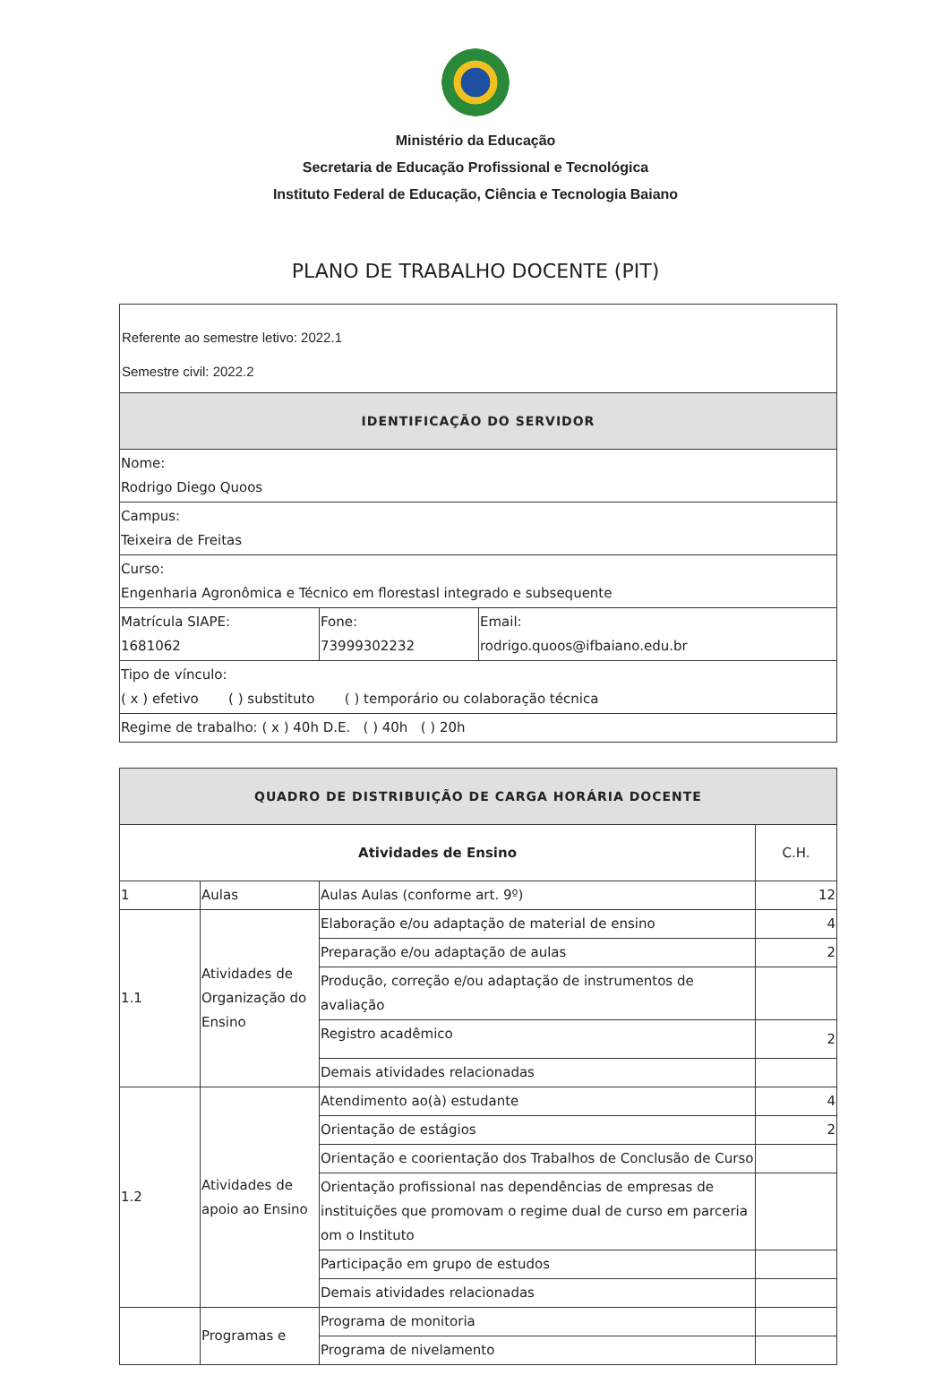Ministério da Educação
Secretaria de Educação Profissional e Tecnológica
Instituto Federal de Educação, Ciência e Tecnologia Baiano
PLANO DE TRABALHO DOCENTE (PIT)
| Referente ao semestre letivo: 2022.1 Semestre civil: 2022.2 | | |
| IDENTIFICAÇÃO DO SERVIDOR | | |
| Nome: Rodrigo Diego Quoos | | |
| Campus: Teixeira de Freitas | | |
| Curso: Engenharia Agronômica e Técnico em florestasl integrado e subsequente | | |
| Matrícula SIAPE: 1681062 | Fone: 73999302232 | Email: rodrigo.quoos@ifbaiano.edu.br |
| Tipo de vínculo: ( x ) efetivo ( ) substituto ( ) temporário ou colaboração técnica | | |
| Regime de trabalho: ( x ) 40h D.E. ( ) 40h ( ) 20h | | |
| QUADRO DE DISTRIBUIÇÃO DE CARGA HORÁRIA DOCENTE | | | |
| Atividades de Ensino | | | C.H. |
| 1 | Aulas | Aulas Aulas (conforme art. 9º) | 12 |
| 1.1 | Atividades de Organização do Ensino | Elaboração e/ou adaptação de material de ensino | 4 |
| | | Preparação e/ou adaptação de aulas | 2 |
| | | Produção, correção e/ou adaptação de instrumentos de avaliação | |
| | | Registro acadêmico | 2 |
| | | Demais atividades relacionadas | |
| 1.2 | Atividades de apoio ao Ensino | Atendimento ao(à) estudante | 4 |
| | | Orientação de estágios | 2 |
| | | Orientação e coorientação dos Trabalhos de Conclusão de Curso | |
| | | Orientação profissional nas dependências de empresas de instituições que promovam o regime dual de curso em parceria om o Instituto | |
| | | Participação em grupo de estudos | |
| | | Demais atividades relacionadas | |
| | Programas e | Programa de monitoria | |
| | | Programa de nivelamento | |